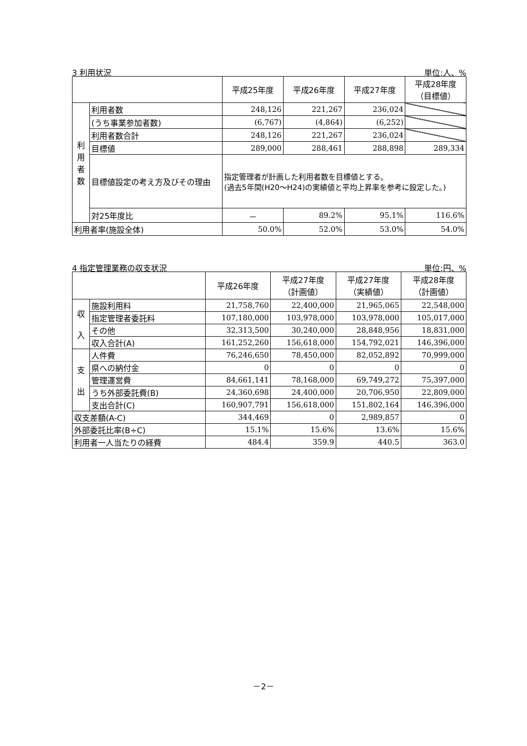3 利用状況 単位:人、%
| | | 平成25年度 | 平成26年度 | 平成27年度 | 平成28年度 （目標値） |
| --- | --- | --- | --- | --- | --- |
| 利 用 者 数 | 利用者数 | 248,126 | 221,267 | 236,024 | |
| | (うち事業参加者数) | (6,767) | (4,864) | (6,252) | |
| | 利用者数合計 | 248,126 | 221,267 | 236,024 | |
| | 目標値 | 289,000 | 288,461 | 288,898 | 289,334 |
| | 目標値設定の考え方及びその理由 | 指定管理者が計画した利用者数を目標値とする。 (過去5年間(H20～H24)の実績値と平均上昇率を参考に設定した。) | | | |
| | 対25年度比 | － | 89.2% | 95.1% | 116.6% |
| 利用者率(施設全体) | | 50.0% | 52.0% | 53.0% | 54.0% |
4 指定管理業務の収支状況 単位:円、%
| | | 平成26年度 | 平成27年度 （計画値） | 平成27年度 （実績値） | 平成28年度 （計画値） |
| --- | --- | --- | --- | --- | --- |
| 収 入 | 施設利用料 | 21,758,760 | 22,400,000 | 21,965,065 | 22,548,000 |
| | 指定管理者委託料 | 107,180,000 | 103,978,000 | 103,978,000 | 105,017,000 |
| | その他 | 32,313,500 | 30,240,000 | 28,848,956 | 18,831,000 |
| | 収入合計(A) | 161,252,260 | 156,618,000 | 154,792,021 | 146,396,000 |
| 支 出 | 人件費 | 76,246,650 | 78,450,000 | 82,052,892 | 70,999,000 |
| | 県への納付金 | 0 | 0 | 0 | 0 |
| | 管理運営費 | 84,661,141 | 78,168,000 | 69,749,272 | 75,397,000 |
| | うち外部委託費(B) | 24,360,698 | 24,400,000 | 20,706,950 | 22,809,000 |
| | 支出合計(C) | 160,907,791 | 156,618,000 | 151,802,164 | 146,396,000 |
| 収支差額(A-C) | | 344,469 | 0 | 2,989,857 | 0 |
| 外部委託比率(B÷C) | | 15.1% | 15.6% | 13.6% | 15.6% |
| 利用者一人当たりの経費 | | 484.4 | 359.9 | 440.5 | 363.0 |
－2－